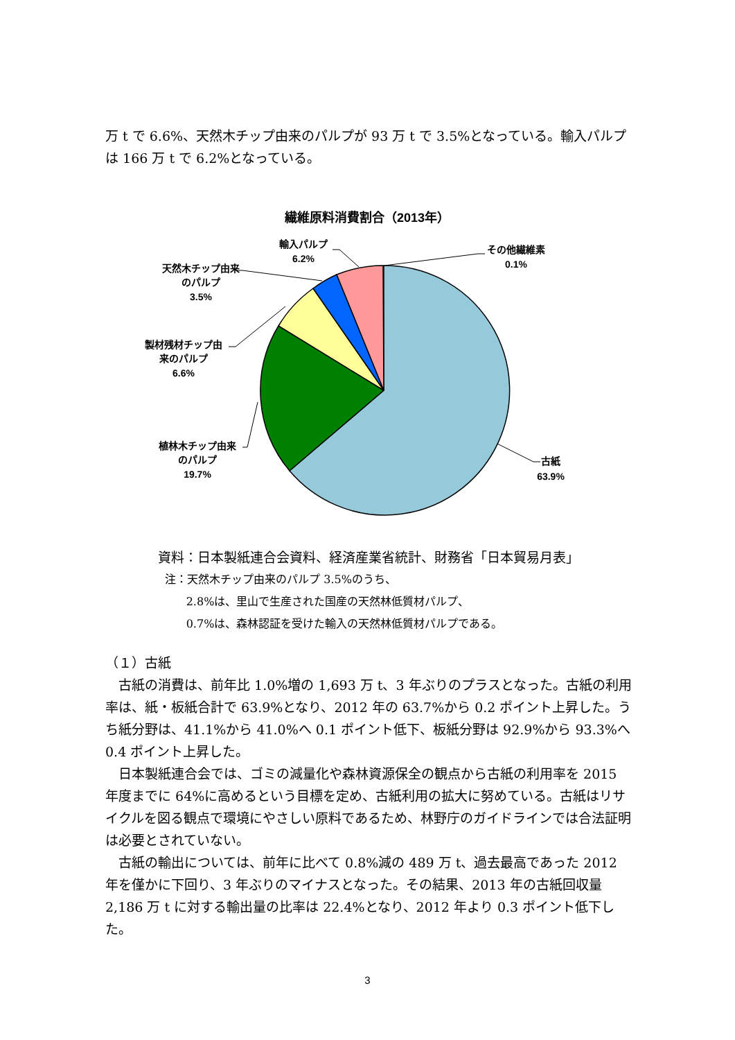万 t で 6.6%、天然木チップ由来のパルプが 93 万 t で 3.5%となっている。輸入パルプは 166 万 t で 6.2%となっている。
繊維原料消費割合（2013年）
古紙
63.9%
植林木チップ由来
のパルプ
19.7%
製材残材チップ由
来のパルプ
6.6%
天然木チップ由来
のパルプ
3.5%
輸入パルプ
6.2%
その他繊維素
0.1%
資料：日本製紙連合会資料、経済産業省統計、財務省「日本貿易月表」
注：天然木チップ由来のパルプ 3.5%のうち、
2.8%は、里山で生産された国産の天然林低質材パルプ、
0.7%は、森林認証を受けた輸入の天然林低質材パルプである。
（１）古紙
　古紙の消費は、前年比 1.0%増の 1,693 万 t、3 年ぶりのプラスとなった。古紙の利用率は、紙・板紙合計で 63.9%となり、2012 年の 63.7%から 0.2 ポイント上昇した。うち紙分野は、41.1%から 41.0%へ 0.1 ポイント低下、板紙分野は 92.9%から 93.3%へ 0.4 ポイント上昇した。
　日本製紙連合会では、ゴミの減量化や森林資源保全の観点から古紙の利用率を 2015 年度までに 64%に高めるという目標を定め、古紙利用の拡大に努めている。古紙はリサイクルを図る観点で環境にやさしい原料であるため、林野庁のガイドラインでは合法証明は必要とされていない。
　古紙の輸出については、前年に比べて 0.8%減の 489 万 t、過去最高であった 2012 年を僅かに下回り、3 年ぶりのマイナスとなった。その結果、2013 年の古紙回収量 2,186 万 t に対する輸出量の比率は 22.4%となり、2012 年より 0.3 ポイント低下した。
3